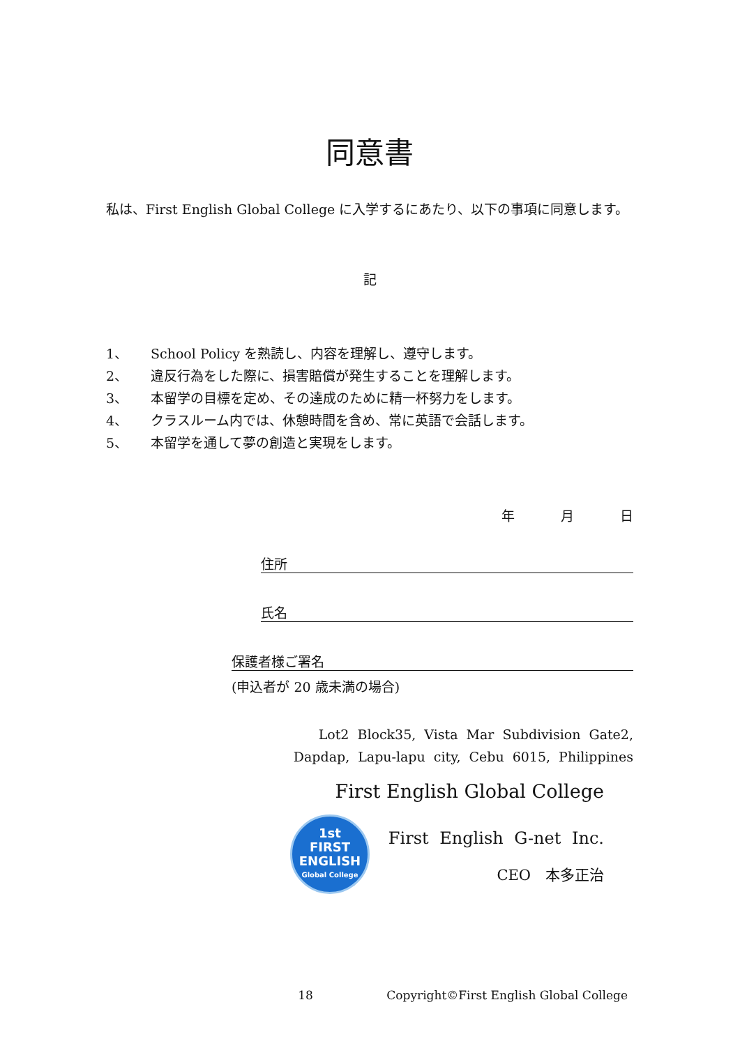同意書
私は、First English Global College に入学するにあたり、以下の事項に同意します。
記
1、 School Policy を熟読し、内容を理解し、遵守します。
2、 違反行為をした際に、損害賠償が発生することを理解します。
3、 本留学の目標を定め、その達成のために精一杯努力をします。
4、 クラスルーム内では、休憩時間を含め、常に英語で会話します。
5、 本留学を通して夢の創造と実現をします。
年 月 日
住所
氏名
保護者様ご署名
(申込者が 20 歳未満の場合)
Lot2 Block35, Vista Mar Subdivision Gate2,
Dapdap, Lapu-lapu city, Cebu 6015, Philippines
First English Global College
1st
FIRST
ENGLISH
Global College
First English G-net Inc.
CEO　本多正治
18 Copyright©First English Global College